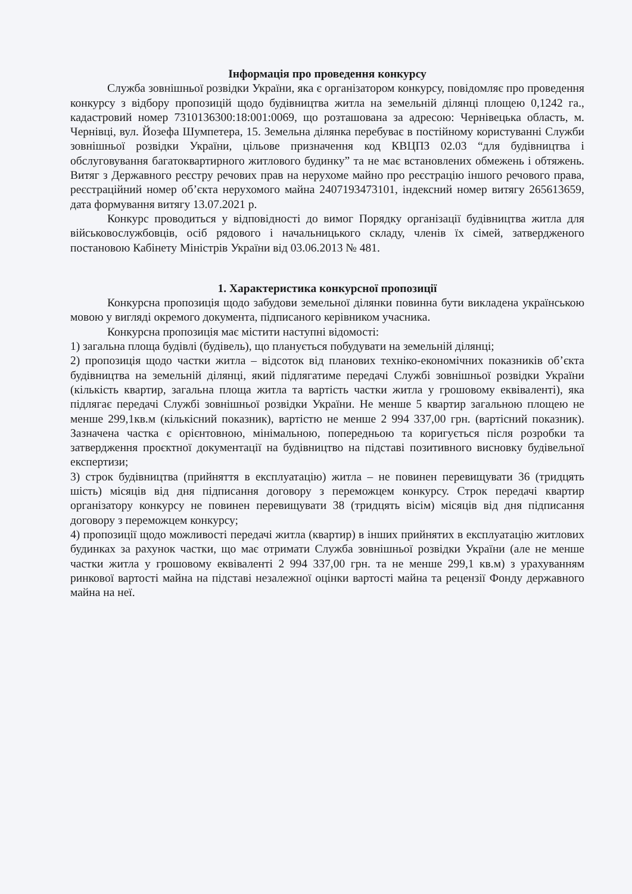Інформація про проведення конкурсу
Служба зовнішньої розвідки України, яка є організатором конкурсу, повідомляє про проведення конкурсу з відбору пропозицій щодо будівництва житла на земельній ділянці площею 0,1242 га., кадастровий номер 7310136300:18:001:0069, що розташована за адресою: Чернівецька область, м. Чернівці, вул. Йозефа Шумпетера, 15. Земельна ділянка перебуває в постійному користуванні Служби зовнішньої розвідки України, цільове призначення код КВЦПЗ 02.03 “для будівництва і обслуговування багатоквартирного житлового будинку” та не має встановлених обмежень і обтяжень. Витяг з Державного реєстру речових прав на нерухоме майно про реєстрацію іншого речового права, реєстраційний номер об’єкта нерухомого майна 2407193473101, індексний номер витягу 265613659, дата формування витягу 13.07.2021 р.
Конкурс проводиться у відповідності до вимог Порядку організації будівництва житла для військовослужбовців, осіб рядового і начальницького складу, членів їх сімей, затвердженого постановою Кабінету Міністрів України від 03.06.2013 № 481.
1. Характеристика конкурсної пропозиції
Конкурсна пропозиція щодо забудови земельної ділянки повинна бути викладена українською мовою у вигляді окремого документа, підписаного керівником учасника.
Конкурсна пропозиція має містити наступні відомості:
1) загальна площа будівлі (будівель), що планується побудувати на земельній ділянці;
2) пропозиція щодо частки житла – відсоток від планових техніко-економічних показників об’єкта будівництва на земельній ділянці, який підлягатиме передачі Службі зовнішньої розвідки України (кількість квартир, загальна площа житла та вартість частки житла у грошовому еквіваленті), яка підлягає передачі Службі зовнішньої розвідки України. Не менше 5 квартир загальною площею не менше 299,1кв.м (кількісний показник), вартістю не менше 2 994 337,00 грн. (вартісний показник). Зазначена частка є орієнтовною, мінімальною, попередньою та коригується після розробки та затвердження проєктної документації на будівництво на підставі позитивного висновку будівельної експертизи;
3) строк будівництва (прийняття в експлуатацію) житла – не повинен перевищувати 36 (тридцять шість) місяців від дня підписання договору з переможцем конкурсу. Строк передачі квартир організатору конкурсу не повинен перевищувати 38 (тридцять вісім) місяців від дня підписання договору з переможцем конкурсу;
4) пропозиції щодо можливості передачі житла (квартир) в інших прийнятих в експлуатацію житлових будинках за рахунок частки, що має отримати Служба зовнішньої розвідки України (але не менше частки житла у грошовому еквіваленті 2 994 337,00 грн. та не менше 299,1 кв.м) з урахуванням ринкової вартості майна на підставі незалежної оцінки вартості майна та рецензії Фонду державного майна на неї.